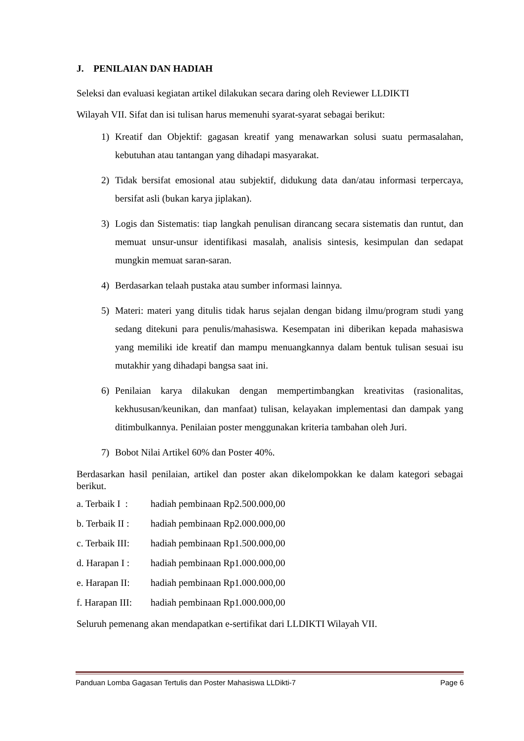J. PENILAIAN DAN HADIAH
Seleksi dan evaluasi kegiatan artikel dilakukan secara daring oleh Reviewer LLDIKTI
Wilayah VII. Sifat dan isi tulisan harus memenuhi syarat-syarat sebagai berikut:
1) Kreatif dan Objektif: gagasan kreatif yang menawarkan solusi suatu permasalahan, kebutuhan atau tantangan yang dihadapi masyarakat.
2) Tidak bersifat emosional atau subjektif, didukung data dan/atau informasi terpercaya, bersifat asli (bukan karya jiplakan).
3) Logis dan Sistematis: tiap langkah penulisan dirancang secara sistematis dan runtut, dan memuat unsur-unsur identifikasi masalah, analisis sintesis, kesimpulan dan sedapat mungkin memuat saran-saran.
4) Berdasarkan telaah pustaka atau sumber informasi lainnya.
5) Materi: materi yang ditulis tidak harus sejalan dengan bidang ilmu/program studi yang sedang ditekuni para penulis/mahasiswa. Kesempatan ini diberikan kepada mahasiswa yang memiliki ide kreatif dan mampu menuangkannya dalam bentuk tulisan sesuai isu mutakhir yang dihadapi bangsa saat ini.
6) Penilaian karya dilakukan dengan mempertimbangkan kreativitas (rasionalitas, kekhususan/keunikan, dan manfaat) tulisan, kelayakan implementasi dan dampak yang ditimbulkannya. Penilaian poster menggunakan kriteria tambahan oleh Juri.
7) Bobot Nilai Artikel 60% dan Poster 40%.
Berdasarkan hasil penilaian, artikel dan poster akan dikelompokkan ke dalam kategori sebagai berikut.
a. Terbaik I : hadiah pembinaan Rp2.500.000,00
b. Terbaik II : hadiah pembinaan Rp2.000.000,00
c. Terbaik III: hadiah pembinaan Rp1.500.000,00
d. Harapan I : hadiah pembinaan Rp1.000.000,00
e. Harapan II: hadiah pembinaan Rp1.000.000,00
f. Harapan III: hadiah pembinaan Rp1.000.000,00
Seluruh pemenang akan mendapatkan e-sertifikat dari LLDIKTI Wilayah VII.
Panduan Lomba Gagasan Tertulis dan Poster Mahasiswa LLDikti-7 Page 6